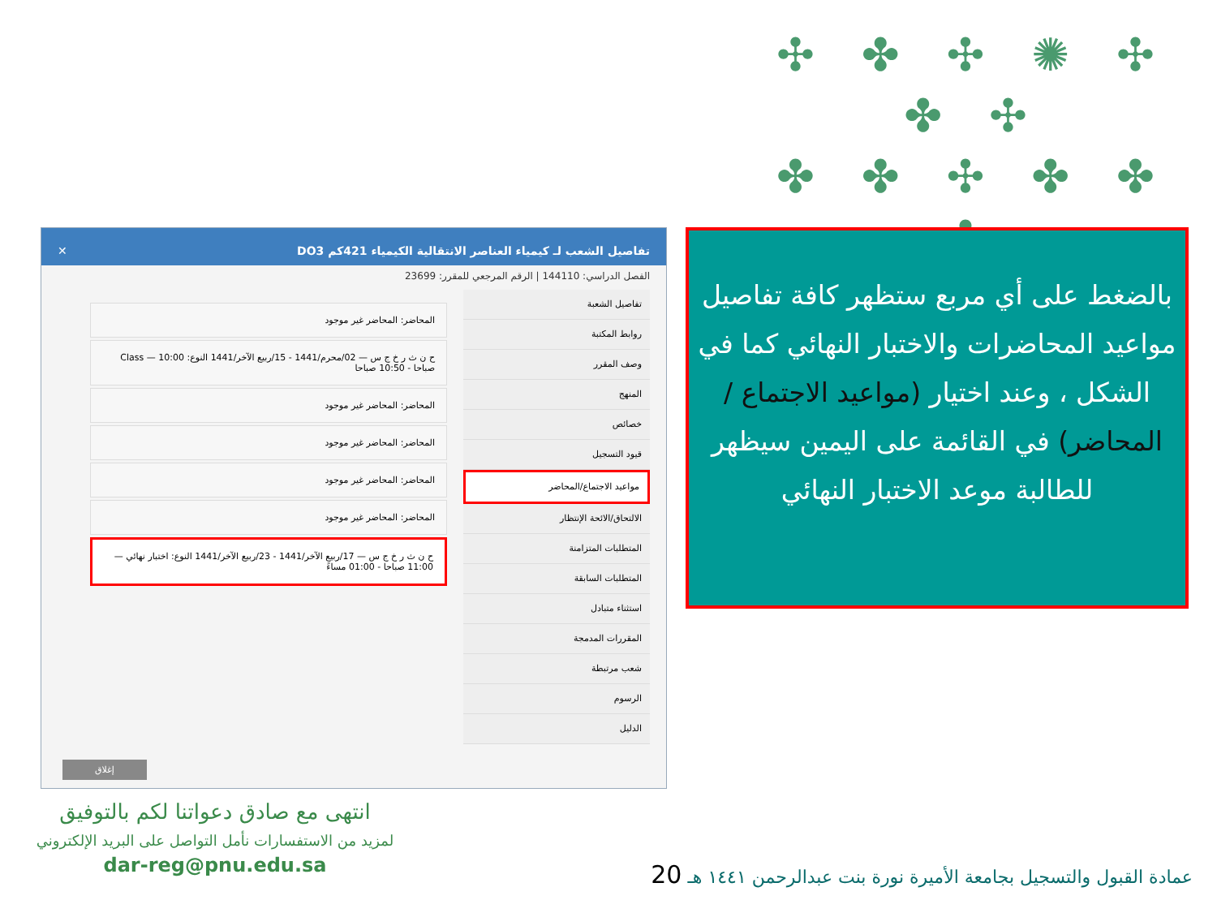✣ ✤ ✣ ✺ ✣ ✤ ✣
✤ ✤ ✣ ✤ ✤
✤
تفاصيل الشعب لـ كيمياء العناصر الانتقالية الكيمياء 421كم DO3 ✕
الفصل الدراسي: 144110 | الرقم المرجعي للمقرر: 23699
تفاصيل الشعبة
روابط المكتبة
وصف المقرر
المنهج
خصائص
قيود التسجيل
مواعيد الاجتماع/المحاضر
الالتحاق/الائحة الإنتظار
المتطلبات المتزامنة
المتطلبات السابقة
استثناء متبادل
المقررات المدمجة
شعب مرتبطة
الرسوم
الدليل
المحاضر: المحاضر غير موجود
ح ن ث ر خ ج س — 02/محرم/1441 - 15/ربيع الآخر/1441 النوع: Class — 10:00 صباحا - 10:50 صباحا
المحاضر: المحاضر غير موجود
المحاضر: المحاضر غير موجود
المحاضر: المحاضر غير موجود
المحاضر: المحاضر غير موجود
ح ن ث ر خ ج س — 17/ربيع الآخر/1441 - 23/ربيع الآخر/1441 النوع: اختبار نهائي — 11:00 صباحا - 01:00 مساءً
إغلاق
بالضغط على أي مربع ستظهر كافة تفاصيل مواعيد المحاضرات والاختبار النهائي كما في الشكل ، وعند اختيار (مواعيد الاجتماع / المحاضر) في القائمة على اليمين سيظهر للطالبة موعد الاختبار النهائي
انتهى مع صادق دعواتنا لكم بالتوفيق
لمزيد من الاستفسارات نأمل التواصل على البريد الإلكتروني
dar-reg@pnu.edu.sa
عمادة القبول والتسجيل بجامعة الأميرة نورة بنت عبدالرحمن ١٤٤١ هـ 20